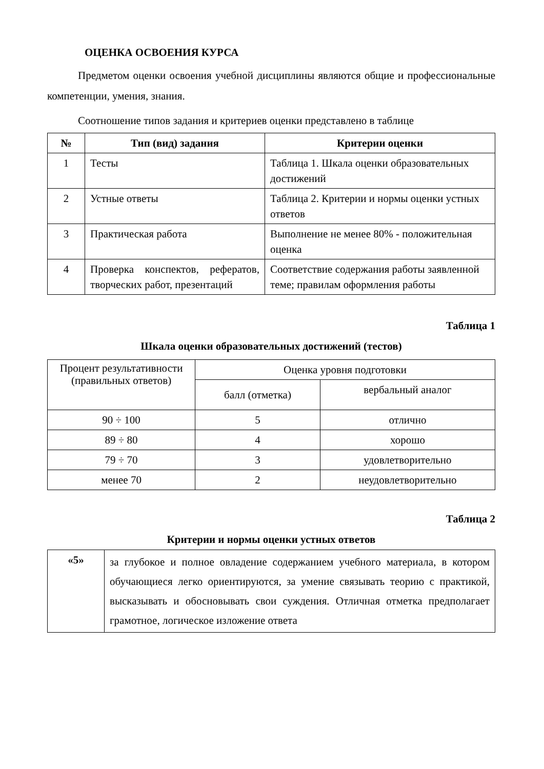ОЦЕНКА ОСВОЕНИЯ КУРСА
Предметом оценки освоения учебной дисциплины являются общие и профессиональные компетенции, умения, знания.
Соотношение типов задания и критериев оценки представлено в таблице
| № | Тип (вид) задания | Критерии оценки |
| --- | --- | --- |
| 1 | Тесты | Таблица 1. Шкала оценки образовательных достижений |
| 2 | Устные ответы | Таблица 2. Критерии и нормы оценки устных ответов |
| 3 | Практическая работа | Выполнение не менее 80% - положительная оценка |
| 4 | Проверка конспектов, рефератов, творческих работ, презентаций | Соответствие содержания работы заявленной теме; правилам оформления работы |
Таблица 1
Шкала оценки образовательных достижений (тестов)
| Процент результативности (правильных ответов) | Оценка уровня подготовки | |
| | балл (отметка) | вербальный аналог |
| 90 ÷ 100 | 5 | отлично |
| 89 ÷ 80 | 4 | хорошо |
| 79 ÷ 70 | 3 | удовлетворительно |
| менее 70 | 2 | неудовлетворительно |
Таблица 2
Критерии и нормы оценки устных ответов
| «5» | за глубокое и полное овладение содержанием учебного материала, в котором обучающиеся легко ориентируются, за умение связывать теорию с практикой, высказывать и обосновывать свои суждения. Отличная отметка предполагает грамотное, логическое изложение ответа |